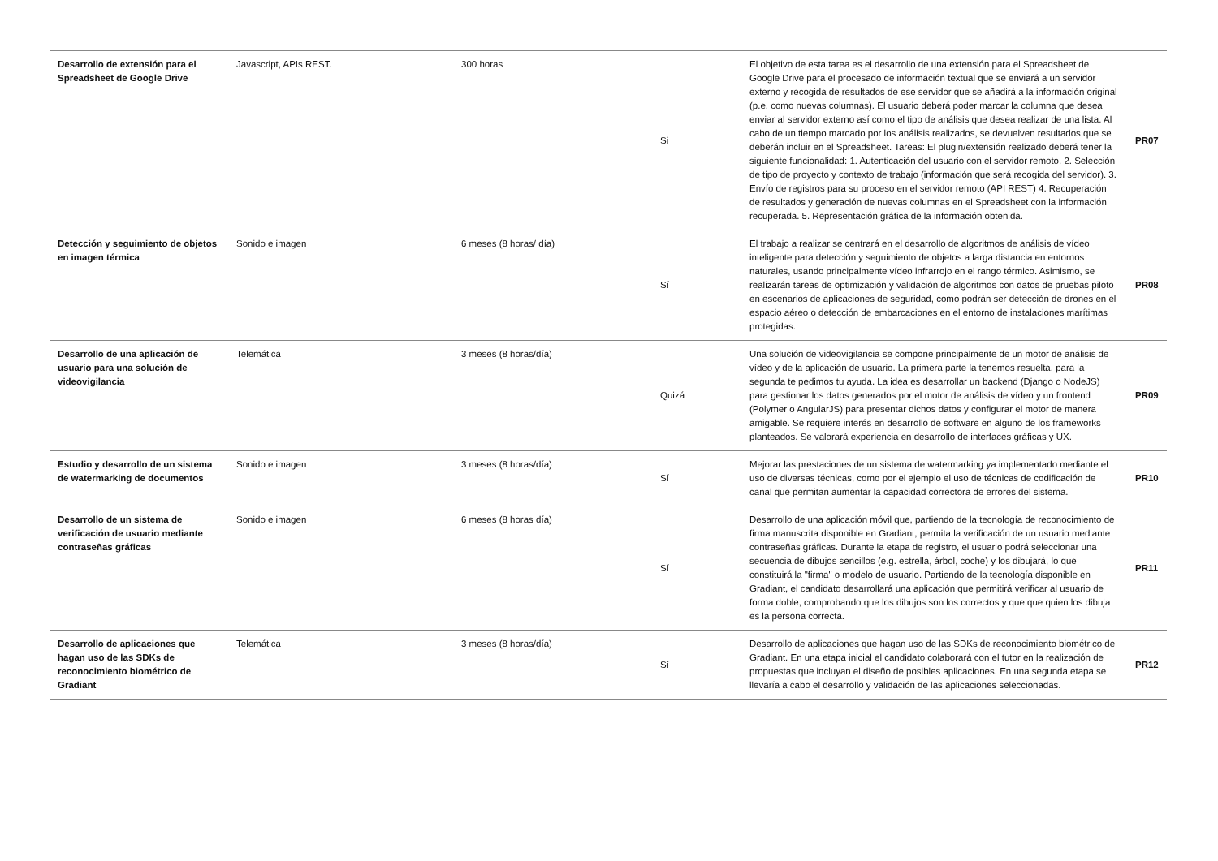| Desarrollo de extensión para el Spreadsheet de Google Drive | Javascript, APIs REST. | 300 horas | Si | El objetivo de esta tarea es el desarrollo de una extensión para el Spreadsheet de Google Drive para el procesado de información textual que se enviará a un servidor externo y recogida de resultados de ese servidor que se añadirá a la información original (p.e. como nuevas columnas). El usuario deberá poder marcar la columna que desea enviar al servidor externo así como el tipo de análisis que desea realizar de una lista. Al cabo de un tiempo marcado por los análisis realizados, se devuelven resultados que se deberán incluir en el Spreadsheet. Tareas: El plugin/extensión realizado deberá tener la siguiente funcionalidad: 1. Autenticación del usuario con el servidor remoto. 2. Selección de tipo de proyecto y contexto de trabajo (información que será recogida del servidor). 3. Envío de registros para su proceso en el servidor remoto (API REST) 4. Recuperación de resultados y generación de nuevas columnas en el Spreadsheet con la información recuperada. 5. Representación gráfica de la información obtenida. | PR07 |
| Detección y seguimiento de objetos en imagen térmica | Sonido e imagen | 6 meses (8 horas/ día) | Sí | El trabajo a realizar se centrará en el desarrollo de algoritmos de análisis de vídeo inteligente para detección y seguimiento de objetos a larga distancia en entornos naturales, usando principalmente vídeo infrarrojo en el rango térmico. Asimismo, se realizarán tareas de optimización y validación de algoritmos con datos de pruebas piloto en escenarios de aplicaciones de seguridad, como podrán ser detección de drones en el espacio aéreo o detección de embarcaciones en el entorno de instalaciones marítimas protegidas. | PR08 |
| Desarrollo de una aplicación de usuario para una solución de videovigilancia | Telemática | 3 meses (8 horas/día) | Quizá | Una solución de videovigilancia se compone principalmente de un motor de análisis de vídeo y de la aplicación de usuario. La primera parte la tenemos resuelta, para la segunda te pedimos tu ayuda. La idea es desarrollar un backend (Django o NodeJS) para gestionar los datos generados por el motor de análisis de vídeo y un frontend (Polymer o AngularJS) para presentar dichos datos y configurar el motor de manera amigable. Se requiere interés en desarrollo de software en alguno de los frameworks planteados. Se valorará experiencia en desarrollo de interfaces gráficas y UX. | PR09 |
| Estudio y desarrollo de un sistema de watermarking de documentos | Sonido e imagen | 3 meses (8 horas/día) | Sí | Mejorar las prestaciones de un sistema de watermarking ya implementado mediante el uso de diversas técnicas, como por el ejemplo el uso de técnicas de codificación de canal que permitan aumentar la capacidad correctora de errores del sistema. | PR10 |
| Desarrollo de un sistema de verificación de usuario mediante contraseñas gráficas | Sonido e imagen | 6 meses (8 horas día) | Sí | Desarrollo de una aplicación móvil que, partiendo de la tecnología de reconocimiento de firma manuscrita disponible en Gradiant, permita la verificación de un usuario mediante contraseñas gráficas. Durante la etapa de registro, el usuario podrá seleccionar una secuencia de dibujos sencillos (e.g. estrella, árbol, coche) y los dibujará, lo que constituirá la "firma" o modelo de usuario. Partiendo de la tecnología disponible en Gradiant, el candidato desarrollará una aplicación que permitirá verificar al usuario de forma doble, comprobando que los dibujos son los correctos y que que quien los dibuja es la persona correcta. | PR11 |
| Desarrollo de aplicaciones que hagan uso de las SDKs de reconocimiento biométrico de Gradiant | Telemática | 3 meses (8 horas/día) | Sí | Desarrollo de aplicaciones que hagan uso de las SDKs de reconocimiento biométrico de Gradiant. En una etapa inicial el candidato colaborará con el tutor en la realización de propuestas que incluyan el diseño de posibles aplicaciones. En una segunda etapa se llevaría a cabo el desarrollo y validación de las aplicaciones seleccionadas. | PR12 |